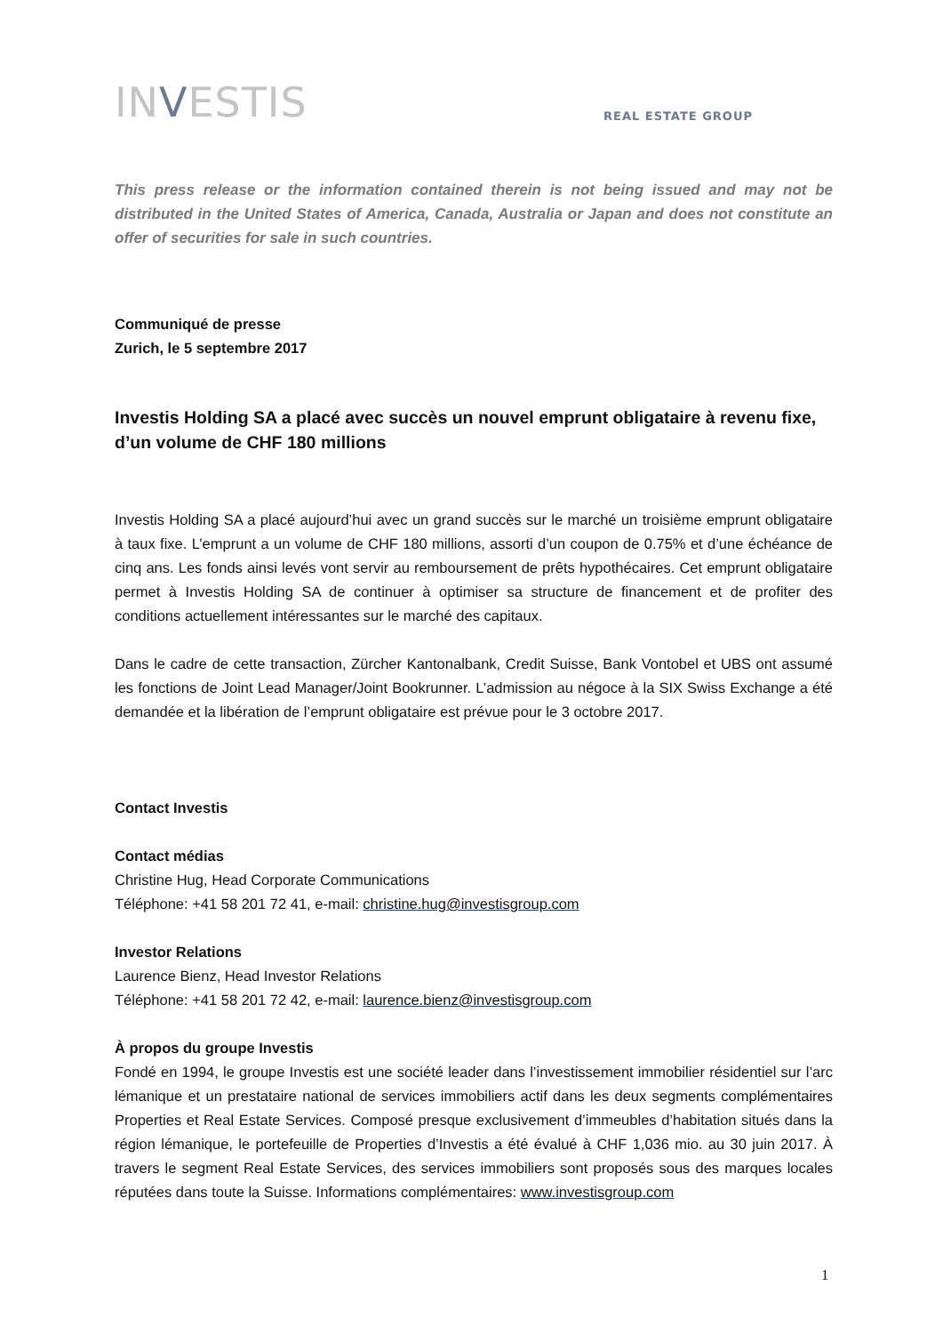INVESTIS
REAL ESTATE GROUP
This press release or the information contained therein is not being issued and may not be distributed in the United States of America, Canada, Australia or Japan and does not constitute an offer of securities for sale in such countries.
Communiqué de presse
Zurich, le 5 septembre 2017
Investis Holding SA a placé avec succès un nouvel emprunt obligataire à revenu fixe, d’un volume de CHF 180 millions
Investis Holding SA a placé aujourd’hui avec un grand succès sur le marché un troisième emprunt obligataire à taux fixe. L’emprunt a un volume de CHF 180 millions, assorti d’un coupon de 0.75% et d’une échéance de cinq ans. Les fonds ainsi levés vont servir au remboursement de prêts hypothécaires. Cet emprunt obligataire permet à Investis Holding SA de continuer à optimiser sa structure de financement et de profiter des conditions actuellement intéressantes sur le marché des capitaux.
Dans le cadre de cette transaction, Zürcher Kantonalbank, Credit Suisse, Bank Vontobel et UBS ont assumé les fonctions de Joint Lead Manager/Joint Bookrunner. L’admission au négoce à la SIX Swiss Exchange a été demandée et la libération de l’emprunt obligataire est prévue pour le 3 octobre 2017.
Contact Investis
Contact médias
Christine Hug, Head Corporate Communications
Téléphone: +41 58 201 72 41, e-mail: christine.hug@investisgroup.com
Investor Relations
Laurence Bienz, Head Investor Relations
Téléphone: +41 58 201 72 42, e-mail: laurence.bienz@investisgroup.com
À propos du groupe Investis
Fondé en 1994, le groupe Investis est une société leader dans l’investissement immobilier résidentiel sur l’arc lémanique et un prestataire national de services immobiliers actif dans les deux segments complémentaires Properties et Real Estate Services. Composé presque exclusivement d’immeubles d’habitation situés dans la région lémanique, le portefeuille de Properties d’Investis a été évalué à CHF 1,036 mio. au 30 juin 2017. À travers le segment Real Estate Services, des services immobiliers sont proposés sous des marques locales réputées dans toute la Suisse. Informations complémentaires: www.investisgroup.com
1